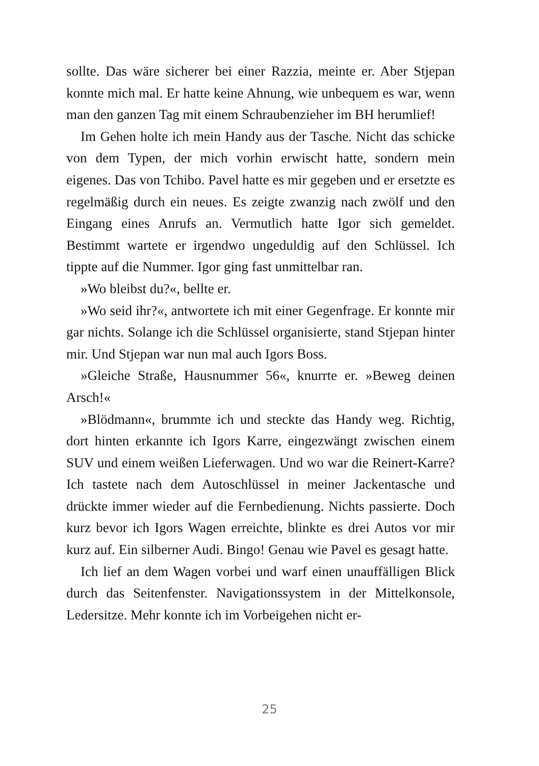sollte. Das wäre sicherer bei einer Razzia, meinte er. Aber Stjepan konnte mich mal. Er hatte keine Ahnung, wie unbequem es war, wenn man den ganzen Tag mit einem Schraubenzieher im BH herumlief!
Im Gehen holte ich mein Handy aus der Tasche. Nicht das schicke von dem Typen, der mich vorhin erwischt hatte, sondern mein eigenes. Das von Tchibo. Pavel hatte es mir gegeben und er ersetzte es regelmäßig durch ein neues. Es zeigte zwanzig nach zwölf und den Eingang eines Anrufs an. Vermutlich hatte Igor sich gemeldet. Bestimmt wartete er irgendwo ungeduldig auf den Schlüssel. Ich tippte auf die Nummer. Igor ging fast unmittelbar ran.
»Wo bleibst du?«, bellte er.
»Wo seid ihr?«, antwortete ich mit einer Gegenfrage. Er konnte mir gar nichts. Solange ich die Schlüssel organisierte, stand Stjepan hinter mir. Und Stjepan war nun mal auch Igors Boss.
»Gleiche Straße, Hausnummer 56«, knurrte er. »Beweg deinen Arsch!«
»Blödmann«, brummte ich und steckte das Handy weg. Richtig, dort hinten erkannte ich Igors Karre, eingezwängt zwischen einem SUV und einem weißen Lieferwagen. Und wo war die Reinert-Karre? Ich tastete nach dem Autoschlüssel in meiner Jackentasche und drückte immer wieder auf die Fernbedienung. Nichts passierte. Doch kurz bevor ich Igors Wagen erreichte, blinkte es drei Autos vor mir kurz auf. Ein silberner Audi. Bingo! Genau wie Pavel es gesagt hatte.
Ich lief an dem Wagen vorbei und warf einen unauffälligen Blick durch das Seitenfenster. Navigationssystem in der Mittelkonsole, Ledersitze. Mehr konnte ich im Vorbeigehen nicht er-
25